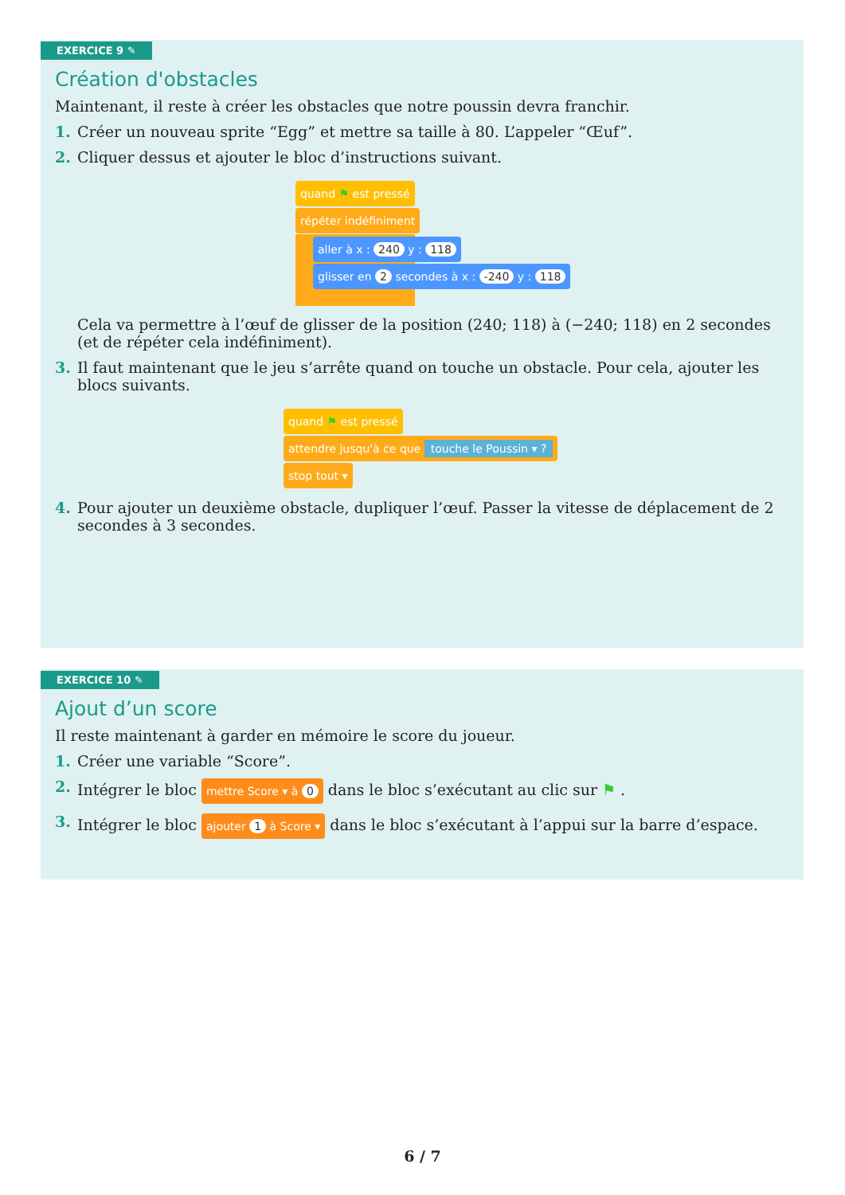EXERCICE 9 ✎
Création d'obstacles
Maintenant, il reste à créer les obstacles que notre poussin devra franchir.
1. Créer un nouveau sprite “Egg” et mettre sa taille à 80. L’appeler “Œuf”.
2. Cliquer dessus et ajouter le bloc d’instructions suivant.
quand ⚑ est pressé
répéter indéfiniment
aller à x : 240 y : 118
glisser en 2 secondes à x : -240 y : 118
Cela va permettre à l’œuf de glisser de la position (240; 118) à (−240; 118) en 2 secondes (et de répéter cela indéfiniment).
3. Il faut maintenant que le jeu s’arrête quand on touche un obstacle. Pour cela, ajouter les blocs suivants.
quand ⚑ est pressé
attendre jusqu'à ce que touche le Poussin ▾ ?
stop tout ▾
4. Pour ajouter un deuxième obstacle, dupliquer l’œuf. Passer la vitesse de déplacement de 2 secondes à 3 secondes.
EXERCICE 10 ✎
Ajout d’un score
Il reste maintenant à garder en mémoire le score du joueur.
1. Créer une variable “Score”.
2. Intégrer le bloc mettre Score ▾ à 0 dans le bloc s’exécutant au clic sur ⚑ .
3. Intégrer le bloc ajouter 1 à Score ▾ dans le bloc s’exécutant à l’appui sur la barre d’espace.
6 / 7